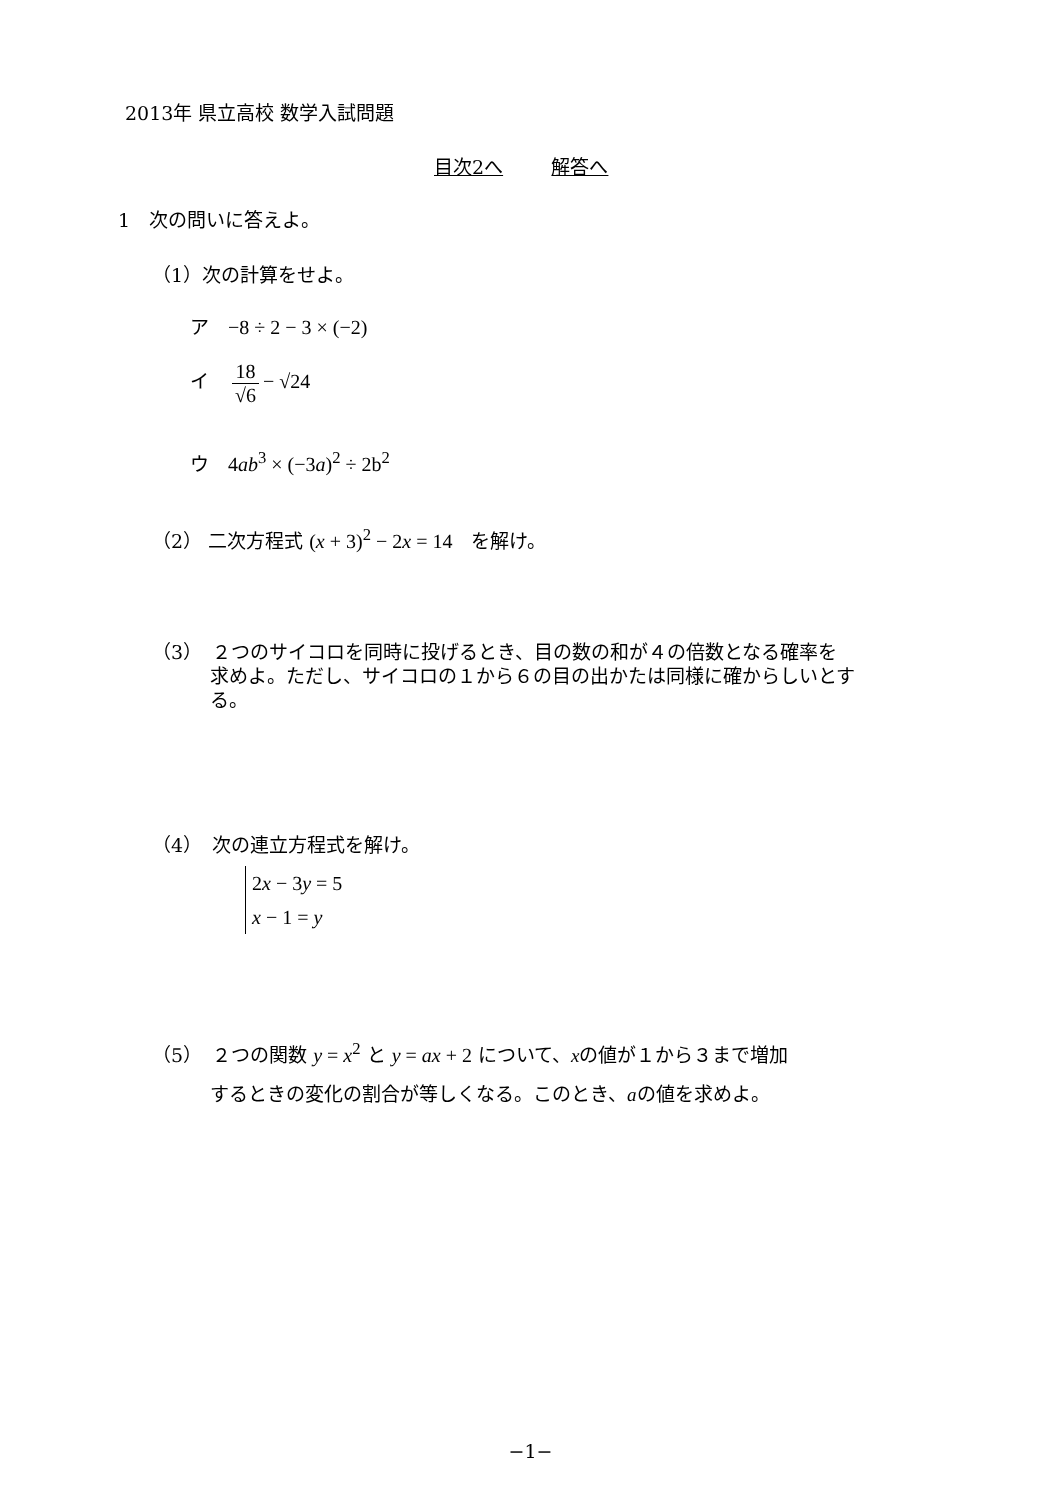2013年 県立高校 数学入試問題
目次2へ 解答へ
1　次の問いに答えよ。
（1）次の計算をせよ。
ア　−8 ÷ 2 − 3 × (−2)
イ　18 √6 − √24
ウ　4ab<sup>3</sup> × (−3a)<sup>2</sup> ÷ 2b<sup>2</sup>
（2） 二次方程式 (x + 3)<sup>2</sup> − 2x = 14　を解け。
（3）　２つのサイコロを同時に投げるとき、目の数の和が４の倍数となる確率を
求めよ。ただし、サイコロの１から６の目の出かたは同様に確からしいとす
る。
（4）　次の連立方程式を解け。
2x − 3y = 5
x − 1 = y
（5）　２つの関数 y = x<sup>2</sup> と y = ax + 2 について、xの値が１から３まで増加
するときの変化の割合が等しくなる。このとき、aの値を求めよ。
−1−